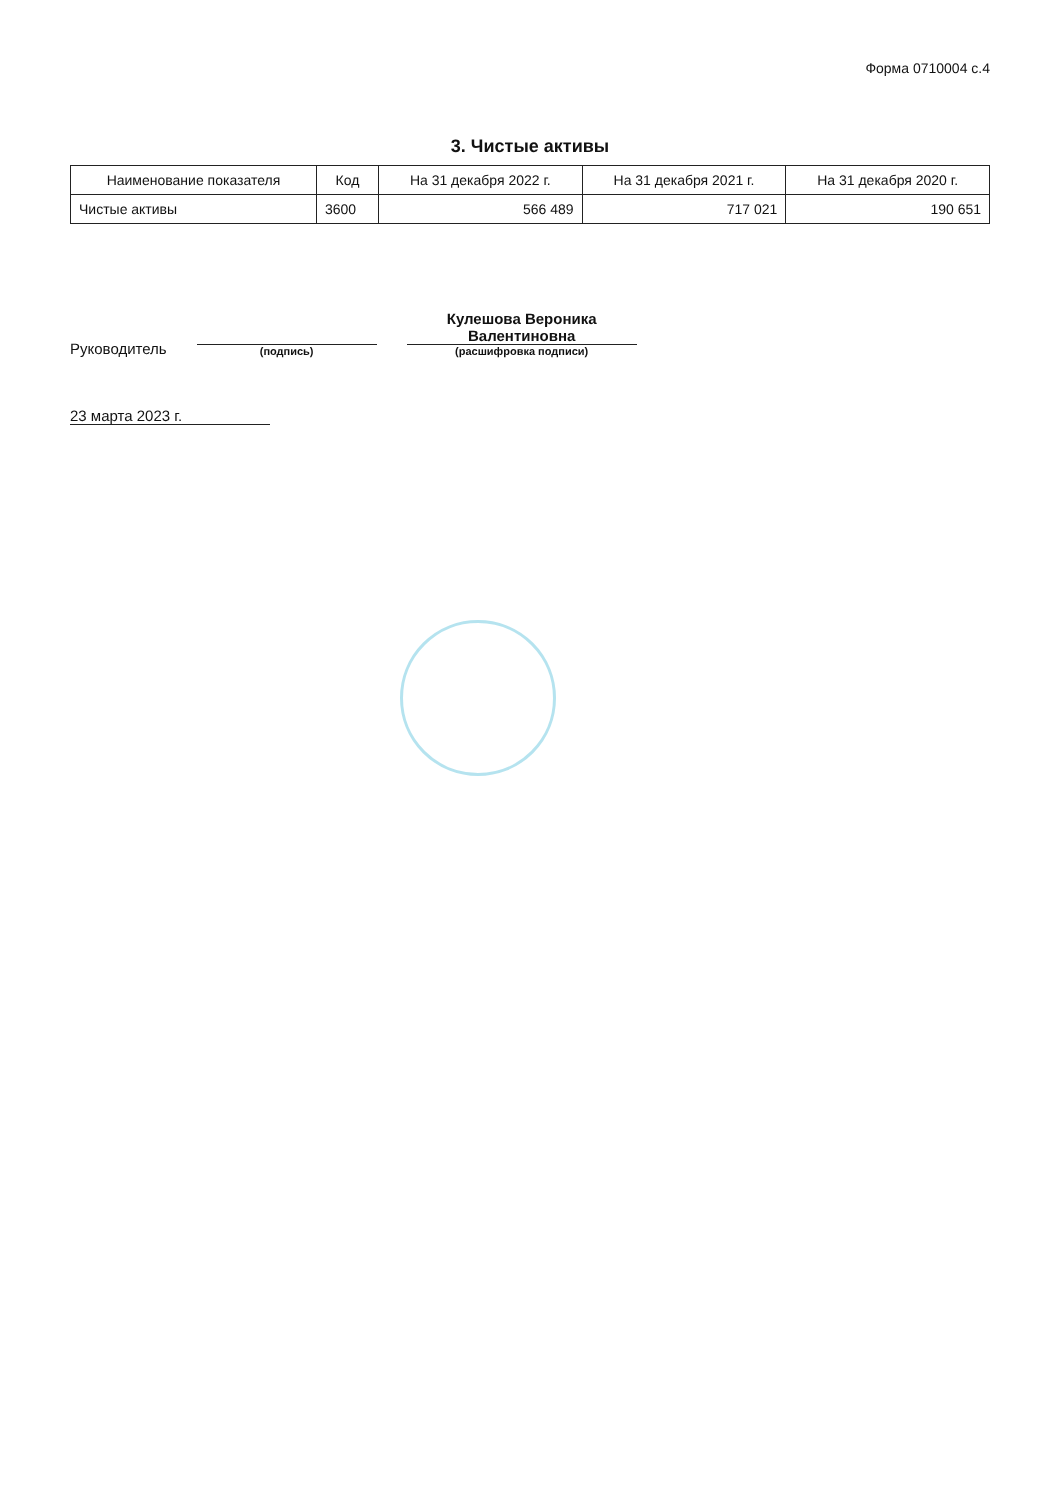Форма 0710004 с.4
3. Чистые активы
| Наименование показателя | Код | На 31 декабря 2022 г. | На 31 декабря 2021 г. | На 31 декабря 2020 г. |
| --- | --- | --- | --- | --- |
| Чистые активы | 3600 | 566 489 | 717 021 | 190 651 |
Руководитель
(подпись)
Кулешова Вероника
Валентиновна
(расшифровка подписи)
23 марта 2023 г.